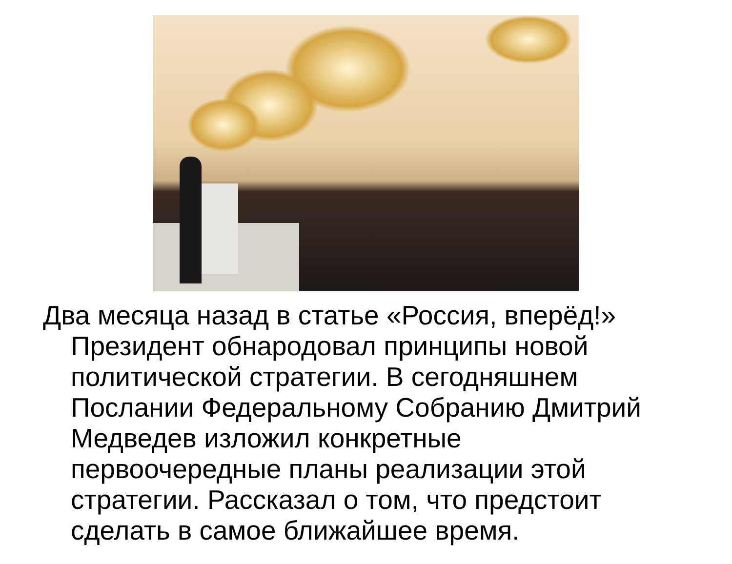Два месяца назад в статье «Россия, вперёд!» Президент обнародовал принципы новой политической стратегии. В сегодняшнем Послании Федеральному Собранию Дмитрий Медведев изложил конкретные первоочередные планы реализации этой стратегии. Рассказал о том, что предстоит сделать в самое ближайшее время.